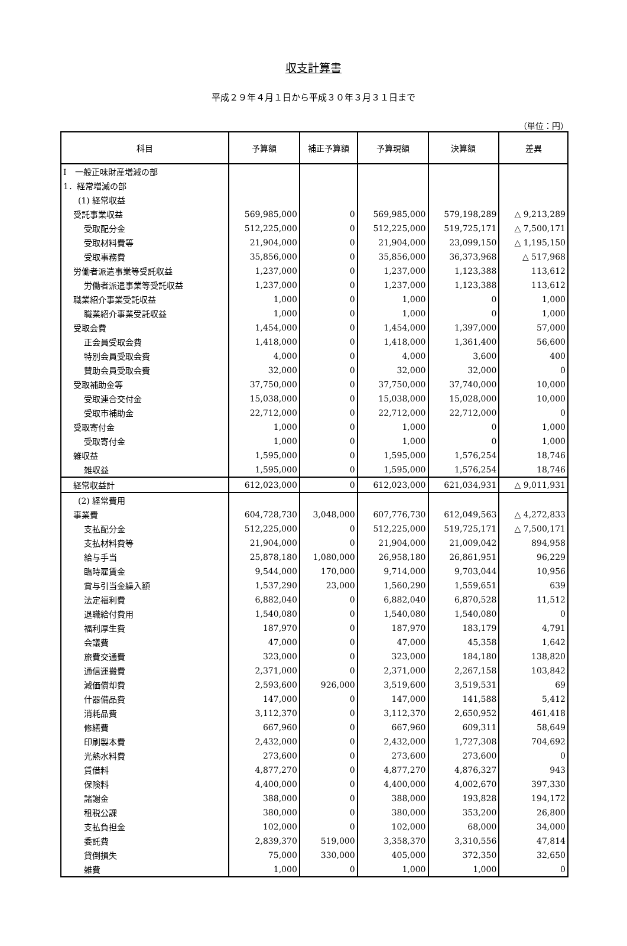収支計算書
平成２９年４月１日から平成３０年３月３１日まで
（単位：円）
| 科目 | 予算額 | 補正予算額 | 予算現額 | 決算額 | 差異 |
| --- | --- | --- | --- | --- | --- |
| Ⅰ 一般正味財産増減の部 | | | | | |
| 1．経常増減の部 | | | | | |
| (1) 経常収益 | | | | | |
| 受託事業収益 | 569,985,000 | 0 | 569,985,000 | 579,198,289 | △ 9,213,289 |
| 受取配分金 | 512,225,000 | 0 | 512,225,000 | 519,725,171 | △ 7,500,171 |
| 受取材料費等 | 21,904,000 | 0 | 21,904,000 | 23,099,150 | △ 1,195,150 |
| 受取事務費 | 35,856,000 | 0 | 35,856,000 | 36,373,968 | △ 517,968 |
| 労働者派遣事業等受託収益 | 1,237,000 | 0 | 1,237,000 | 1,123,388 | 113,612 |
| 労働者派遣事業等受託収益 | 1,237,000 | 0 | 1,237,000 | 1,123,388 | 113,612 |
| 職業紹介事業受託収益 | 1,000 | 0 | 1,000 | 0 | 1,000 |
| 職業紹介事業受託収益 | 1,000 | 0 | 1,000 | 0 | 1,000 |
| 受取会費 | 1,454,000 | 0 | 1,454,000 | 1,397,000 | 57,000 |
| 正会員受取会費 | 1,418,000 | 0 | 1,418,000 | 1,361,400 | 56,600 |
| 特別会員受取会費 | 4,000 | 0 | 4,000 | 3,600 | 400 |
| 賛助会員受取会費 | 32,000 | 0 | 32,000 | 32,000 | 0 |
| 受取補助金等 | 37,750,000 | 0 | 37,750,000 | 37,740,000 | 10,000 |
| 受取連合交付金 | 15,038,000 | 0 | 15,038,000 | 15,028,000 | 10,000 |
| 受取市補助金 | 22,712,000 | 0 | 22,712,000 | 22,712,000 | 0 |
| 受取寄付金 | 1,000 | 0 | 1,000 | 0 | 1,000 |
| 受取寄付金 | 1,000 | 0 | 1,000 | 0 | 1,000 |
| 雑収益 | 1,595,000 | 0 | 1,595,000 | 1,576,254 | 18,746 |
| 雑収益 | 1,595,000 | 0 | 1,595,000 | 1,576,254 | 18,746 |
| 経常収益計 | 612,023,000 | 0 | 612,023,000 | 621,034,931 | △ 9,011,931 |
| (2) 経常費用 | | | | | |
| 事業費 | 604,728,730 | 3,048,000 | 607,776,730 | 612,049,563 | △ 4,272,833 |
| 支払配分金 | 512,225,000 | 0 | 512,225,000 | 519,725,171 | △ 7,500,171 |
| 支払材料費等 | 21,904,000 | 0 | 21,904,000 | 21,009,042 | 894,958 |
| 給与手当 | 25,878,180 | 1,080,000 | 26,958,180 | 26,861,951 | 96,229 |
| 臨時雇賃金 | 9,544,000 | 170,000 | 9,714,000 | 9,703,044 | 10,956 |
| 賞与引当金繰入額 | 1,537,290 | 23,000 | 1,560,290 | 1,559,651 | 639 |
| 法定福利費 | 6,882,040 | 0 | 6,882,040 | 6,870,528 | 11,512 |
| 退職給付費用 | 1,540,080 | 0 | 1,540,080 | 1,540,080 | 0 |
| 福利厚生費 | 187,970 | 0 | 187,970 | 183,179 | 4,791 |
| 会議費 | 47,000 | 0 | 47,000 | 45,358 | 1,642 |
| 旅費交通費 | 323,000 | 0 | 323,000 | 184,180 | 138,820 |
| 通信運搬費 | 2,371,000 | 0 | 2,371,000 | 2,267,158 | 103,842 |
| 減価償却費 | 2,593,600 | 926,000 | 3,519,600 | 3,519,531 | 69 |
| 什器備品費 | 147,000 | 0 | 147,000 | 141,588 | 5,412 |
| 消耗品費 | 3,112,370 | 0 | 3,112,370 | 2,650,952 | 461,418 |
| 修繕費 | 667,960 | 0 | 667,960 | 609,311 | 58,649 |
| 印刷製本費 | 2,432,000 | 0 | 2,432,000 | 1,727,308 | 704,692 |
| 光熱水料費 | 273,600 | 0 | 273,600 | 273,600 | 0 |
| 賃借料 | 4,877,270 | 0 | 4,877,270 | 4,876,327 | 943 |
| 保険料 | 4,400,000 | 0 | 4,400,000 | 4,002,670 | 397,330 |
| 諸謝金 | 388,000 | 0 | 388,000 | 193,828 | 194,172 |
| 租税公課 | 380,000 | 0 | 380,000 | 353,200 | 26,800 |
| 支払負担金 | 102,000 | 0 | 102,000 | 68,000 | 34,000 |
| 委託費 | 2,839,370 | 519,000 | 3,358,370 | 3,310,556 | 47,814 |
| 貸倒損失 | 75,000 | 330,000 | 405,000 | 372,350 | 32,650 |
| 雑費 | 1,000 | 0 | 1,000 | 1,000 | 0 |